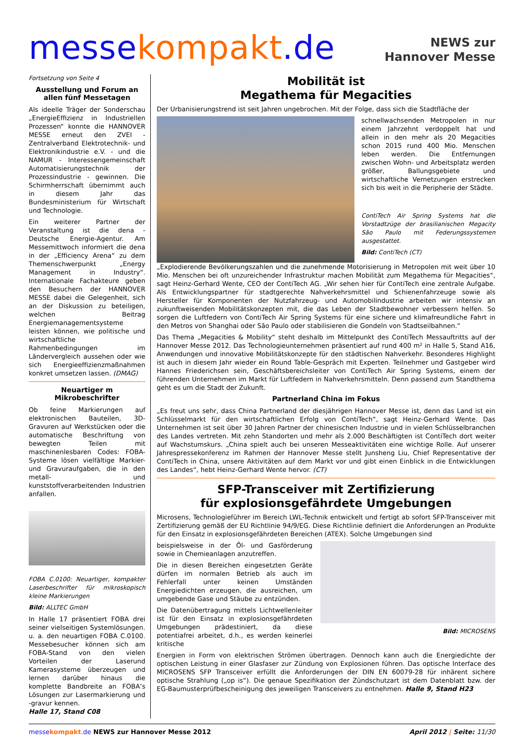messe kompakt.de
NEWS zur
Hannover Messe
Fortsetzung von Seite 4
Ausstellung und Forum an allen fünf Messetagen
Als ideelle Träger der Sonderschau „EnergieEffizienz in Industriellen Prozessen“ konnte die HANNOVER MESSE erneut den ZVEI - Zentralverband Elektrotechnik- und Elektronikindustrie e.V. - und die NAMUR - Interessengemeinschaft Automatisierungstechnik der Prozessindustrie - gewinnen. Die Schirmherrschaft übernimmt auch in diesem Jahr das Bundesministerium für Wirtschaft und Technologie.
Ein weiterer Partner der Veranstaltung ist die dena - Deutsche Energie-Agentur. Am Messemittwoch informiert die dena in der „Efficiency Arena“ zu dem Themenschwerpunkt „Energy Management in Industry“. Internationale Fachakteure geben den Besuchern der HANNOVER MESSE dabei die Gelegenheit, sich an der Diskussion zu beteiligen, welchen Beitrag Energiemanagementsysteme leisten können, wie politische und wirtschaftliche Rahmenbedingungen im Ländervergleich aussehen oder wie sich Energieeffizienzmaßnahmen konkret umsetzen lassen. (DMAG)
Neuartiger m Mikrobeschrifter
Ob feine Markierungen auf elektronischen Bauteilen, 3D-Gravuren auf Werkstücken oder die automatische Beschriftung von bewegten Teilen mit maschinenlesbaren Codes: FOBA-Systeme lösen vielfältige Markier- und Gravuraufgaben, die in den metall- und kunststoffverarbeitenden Industrien anfallen.
FOBA C.0100: Neuartiger, kompakter Laserbeschrifter für mikroskopisch kleine Markierungen
Bild: ALLTEC GmbH
In Halle 17 präsentiert FOBA drei seiner vielseitigen Systemlösungen. u. a. den neuartigen FOBA C.0100. Messebesucher können sich am FOBA-Stand von den vielen Vorteilen der Laserund Kamerasysteme überzeugen und lernen darüber hinaus die komplette Bandbreite an FOBA’s Lösungen zur Lasermarkierung und -gravur kennen.
Halle 17, Stand C08
Mobilität ist
Megathema für Megacities
Der Urbanisierungstrend ist seit Jahren ungebrochen. Mit der Folge, dass sich die Stadtfläche der
schnellwachsenden Metropolen in nur einem Jahrzehnt verdoppelt hat und allein in den mehr als 20 Megacities schon 2015 rund 400 Mio. Menschen leben werden. Die Entfernungen zwischen Wohn- und Arbeitsplatz werden größer, Ballungsgebiete und wirtschaftliche Vernetzungen erstrecken sich bis weit in die Peripherie der Städte.
ContiTech Air Spring Systems hat die Vorstadtzüge der brasilianischen Megacity São Paulo mit Federungssystemen ausgestattet.
Bild: ContiTech (CT)
„Explodierende Bevölkerungszahlen und die zunehmende Motorisierung in Metropolen mit weit über 10 Mio. Menschen bei oft unzureichender Infrastruktur machen Mobilität zum Megathema für Megacities“, sagt Heinz-Gerhard Wente, CEO der ContiTech AG. „Wir sehen hier für ContiTech eine zentrale Aufgabe. Als Entwicklungspartner für stadtgerechte Nahverkehrsmittel und Schienenfahrzeuge sowie als Hersteller für Komponenten der Nutzfahrzeug- und Automobilindustrie arbeiten wir intensiv an zukunftweisenden Mobilitätskonzepten mit, die das Leben der Stadtbewohner verbessern helfen. So sorgen die Luftfedern von ContiTech Air Spring Systems für eine sichere und klimafreundliche Fahrt in den Metros von Shanghai oder São Paulo oder stabilisieren die Gondeln von Stadtseilbahnen.“
Das Thema „Megacities & Mobility“ steht deshalb im Mittelpunkt des ContiTech Messauftritts auf der Hannover Messe 2012. Das Technologieunternehmen präsentiert auf rund 400 m² in Halle 5, Stand A16, Anwendungen und innovative Mobilitätskonzepte für den städtischen Nahverkehr. Besonderes Highlight ist auch in diesem Jahr wieder ein Round Table-Gespräch mit Experten. Teilnehmer und Gastgeber wird Hannes Friederichsen sein, Geschäftsbereichsleiter von ContiTech Air Spring Systems, einem der führenden Unternehmen im Markt für Luftfedern in Nahverkehrsmitteln. Denn passend zum Standthema geht es um die Stadt der Zukunft.
Partnerland China im Fokus
„Es freut uns sehr, dass China Partnerland der diesjährigen Hannover Messe ist, denn das Land ist ein Schlüsselmarkt für den wirtschaftlichen Erfolg von ContiTech“, sagt Heinz-Gerhard Wente. Das Unternehmen ist seit über 30 Jahren Partner der chinesischen Industrie und in vielen Schlüsselbranchen des Landes vertreten. Mit zehn Standorten und mehr als 2.000 Beschäftigten ist ContiTech dort weiter auf Wachstumskurs. „China spielt auch bei unseren Messeaktivitäten eine wichtige Rolle. Auf unserer Jahrespressekonferenz im Rahmen der Hannover Messe stellt Junsheng Liu, Chief Representative der ContiTech in China, unsere Aktivitäten auf dem Markt vor und gibt einen Einblick in die Entwicklungen des Landes“, hebt Heinz-Gerhard Wente hervor. (CT)
SFP-Transceiver mit Zertifizierung
für explosionsgefährdete Umgebungen
Microsens, Technologieführer im Bereich LWL-Technik entwickelt und fertigt ab sofort SFP-Transceiver mit Zertifizierung gemäß der EU Richtlinie 94/9/EG. Diese Richtlinie definiert die Anforderungen an Produkte für den Einsatz in explosionsgefährdeten Bereichen (ATEX). Solche Umgebungen sind
beispielsweise in der Öl- und Gasförderung sowie in Chemieanlagen anzutreffen.
Die in diesen Bereichen eingesetzten Geräte dürfen im normalen Betrieb als auch im Fehlerfall unter keinen Umständen Energiedichten erzeugen, die ausreichen, um umgebende Gase und Stäube zu entzünden.
Die Datenübertragung mittels Lichtwellenleiter ist für den Einsatz in explosionsgefährdeten Umgebungen prädestiniert, da diese potentiafrei arbeitet, d.h., es werden keinerlei kritische
Bild: MICROSENS
Energien in Form von elektrischen Strömen übertragen. Dennoch kann auch die Energiedichte der optischen Leistung in einer Glasfaser zur Zündung von Explosionen führen. Das optische Interface des MICROSENS SFP Transceiver erfüllt die Anforderungen der DIN EN 60079-28 für inhärent sichere optische Strahlung („op is“). Die genaue Spezifikation der Zündschutzart ist dem Datenblatt bzw. der EG-Baumusterprüfbescheinigung des jeweiligen Transceivers zu entnehmen. Halle 9, Stand H23
messe kompakt.de NEWS zur Hannover Messe 2012 April 2012 | Seite: 11/30